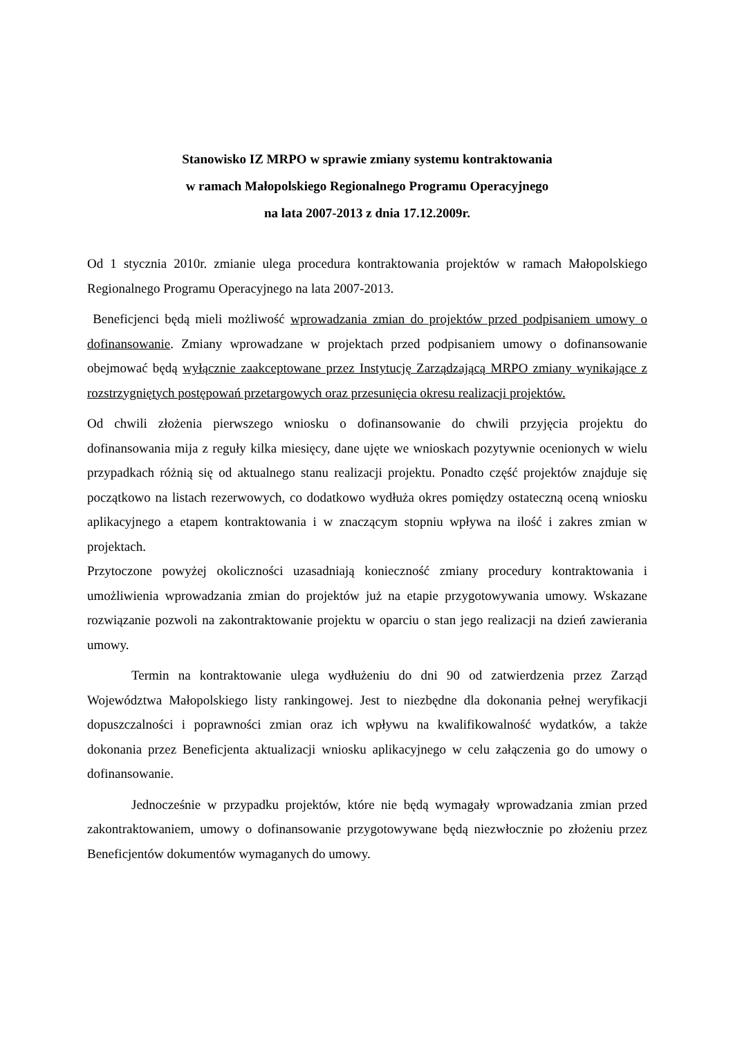Stanowisko IZ MRPO w sprawie zmiany systemu kontraktowania
w ramach Małopolskiego Regionalnego Programu Operacyjnego
na lata 2007-2013 z dnia 17.12.2009r.
Od 1 stycznia 2010r. zmianie ulega procedura kontraktowania projektów w ramach Małopolskiego Regionalnego Programu Operacyjnego na lata 2007-2013.
Beneficjenci będą mieli możliwość wprowadzania zmian do projektów przed podpisaniem umowy o dofinansowanie. Zmiany wprowadzane w projektach przed podpisaniem umowy o dofinansowanie obejmować będą wyłącznie zaakceptowane przez Instytucję Zarządzającą MRPO zmiany wynikające z rozstrzygniętych postępowań przetargowych oraz przesunięcia okresu realizacji projektów.
Od chwili złożenia pierwszego wniosku o dofinansowanie do chwili przyjęcia projektu do dofinansowania mija z reguły kilka miesięcy, dane ujęte we wnioskach pozytywnie ocenionych w wielu przypadkach różnią się od aktualnego stanu realizacji projektu. Ponadto część projektów znajduje się początkowo na listach rezerwowych, co dodatkowo wydłuża okres pomiędzy ostateczną oceną wniosku aplikacyjnego a etapem kontraktowania i w znaczącym stopniu wpływa na ilość i zakres zmian w projektach.
Przytoczone powyżej okoliczności uzasadniają konieczność zmiany procedury kontraktowania i umożliwienia wprowadzania zmian do projektów już na etapie przygotowywania umowy. Wskazane rozwiązanie pozwoli na zakontraktowanie projektu w oparciu o stan jego realizacji na dzień zawierania umowy.
Termin na kontraktowanie ulega wydłużeniu do dni 90 od zatwierdzenia przez Zarząd Województwa Małopolskiego listy rankingowej. Jest to niezbędne dla dokonania pełnej weryfikacji dopuszczalności i poprawności zmian oraz ich wpływu na kwalifikowalność wydatków, a także dokonania przez Beneficjenta aktualizacji wniosku aplikacyjnego w celu załączenia go do umowy o dofinansowanie.
Jednocześnie w przypadku projektów, które nie będą wymagały wprowadzania zmian przed zakontraktowaniem, umowy o dofinansowanie przygotowywane będą niezwłocznie po złożeniu przez Beneficjentów dokumentów wymaganych do umowy.